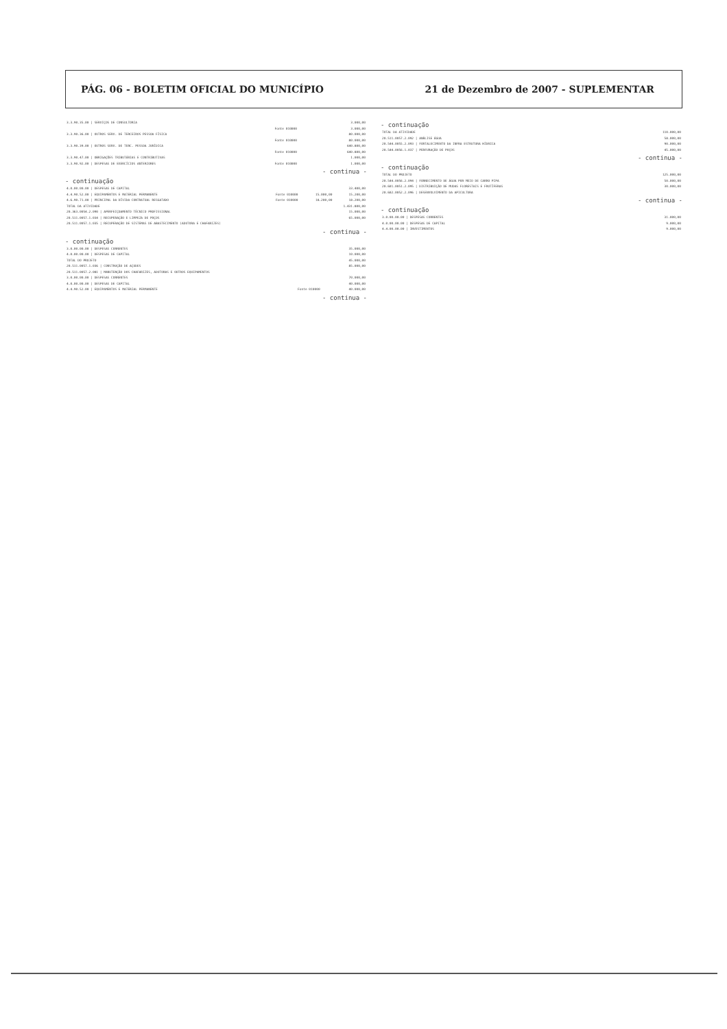PÁG. 06 - BOLETIM OFICIAL DO MUNICÍPIO 21 de Dezembro de 2007 - SUPLEMENTAR
| 3.3.90.35.00 / SERVIÇOS DE CONSULTORIA | | 3.000,00 |
| | Fonte 010000 | 3.000,00 |
| 3.3.90.36.00 / OUTROS SERV. DE TERCEIROS PESSOA FÍSICA | | 80.000,00 |
| | Fonte 010000 | 80.000,00 |
| 3.3.90.39.00 / OUTROS SERV. DE TERC. PESSOA JURÍDICA | | 640.800,00 |
| | Fonte 010000 | 640.800,00 |
| 3.3.90.47.00 / OBRIGAÇÕES TRIBUTÁRIAS E CONTRIBUTIVAS | | 1.000,00 |
| 3.3.90.92.00 / DESPESAS DE EXERCÍCIOS ANTERIORES | Fonte 010000 | 1.000,00 |
- continua -
- continuação
| 4.0.00.00.00 / DESPESAS DE CAPITAL | | | 33.400,00 |
| 4.4.90.52.00 / EQUIPAMENTOS E MATERIAL PERMANENTE | Fonte 010000 | 15.000,00 | 15.200,00 |
| 4.6.90.71.00 / PRINCIPAL DA DÍVIDA CONTRATUAL RESGATADO | Fonte 010000 | 18.200,00 | 18.200,00 |
| TOTAL DA ATIVIDADE | | | 1.431.800,00 |
| 20.363.0054.2.090 / APERFEIÇOAMENTO TÉCNICO PROFISSIONAL | | | 15.000,00 |
| 20.511.0057.1.034 / RECUPERAÇÃO E LIMPEZA DE POÇOS | | | 65.000,00 |
| 20.511.0057.1.035 / RECUPERAÇÃO DE SISTEMAS DE ABASTECIMENTO (ADUTORA E CHAFARIZES) | | | |
- continua -
- continuação
| 3.0.00.00.00 / DESPESAS CORRENTES | | 35.000,00 |
| 4.0.00.00.00 / DESPESAS DE CAPITAL | | 10.000,00 |
| TOTAL DO PROJETO | | 45.000,00 |
| 20.511.0057.1.036 / CONSTRUÇÃO DE AÇUDES | | 85.000,00 |
| 20.511.0057.2.081 / MANUTENÇÃO DOS CHAFARIZES, ADUTORAS E OUTROS EQUIPAMENTOS | | |
| 3.0.00.00.00 / DESPESAS CORRENTES | | 70.000,00 |
| 4.0.00.00.00 / DESPESAS DE CAPITAL | | 40.000,00 |
| 4.4.90.52.00 / EQUIPAMENTOS E MATERIAL PERMANENTE | Fonte 010000 | 40.000,00 |
- continua -
- continuação
| TOTAL DA ATIVIDADE | 110.000,00 |
| 20.511.0057.2.092 / ANÁLISE ÁGUA | 58.000,00 |
| 20.544.0055.2.093 / FORTALECIMENTO DA INFRA ESTRUTURA HÍDRICA | 90.000,00 |
| 20.544.0056.1.037 / PERFURAÇÃO DE POÇOS | 45.000,00 |
- continua -
- continuação
| TOTAL DO PROJETO | 125.000,00 |
| 20.544.0056.2.094 / FORNECIMENTO DE ÁGUA POR MEIO DE CARRO PIPA | 50.000,00 |
| 20.601.0051.2.095 / DISTRIBUIÇÃO DE MUDAS FLORESTAIS E FRUTÍFERAS | 30.000,00 |
| 20.602.0052.2.096 / DESENVOLVIMENTO DA APICULTURA | |
- continua -
- continuação
| 3.0.00.00.00 / DESPESAS CORRENTES | 31.000,00 |
| 4.0.00.00.00 / DESPESAS DE CAPITAL | 9.000,00 |
| 4.4.00.00.00 / INVESTIMENTOS | 9.000,00 |